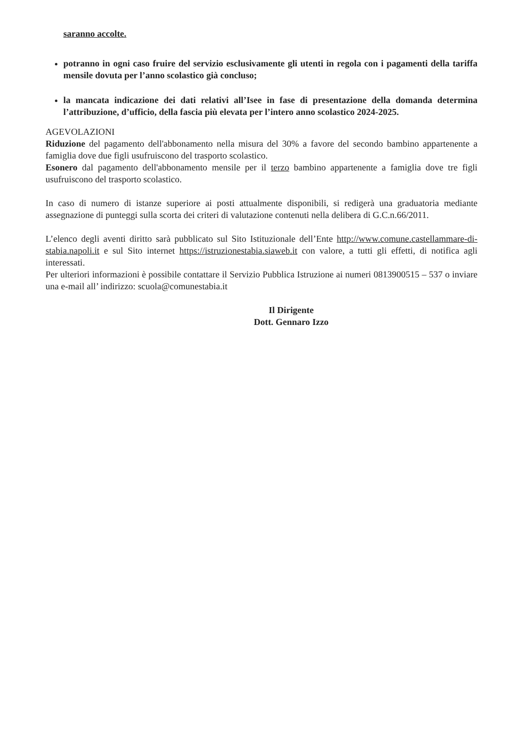saranno accolte.
potranno in ogni caso fruire del servizio esclusivamente gli utenti in regola con i pagamenti della tariffa mensile dovuta per l’anno scolastico già concluso;
la mancata indicazione dei dati relativi all’Isee in fase di presentazione della domanda determina l’attribuzione, d’ufficio, della fascia più elevata per l’intero anno scolastico 2024-2025.
AGEVOLAZIONI
Riduzione del pagamento dell'abbonamento nella misura del 30% a favore del secondo bambino appartenente a famiglia dove due figli usufruiscono del trasporto scolastico.
Esonero dal pagamento dell'abbonamento mensile per il terzo bambino appartenente a famiglia dove tre figli usufruiscono del trasporto scolastico.
In caso di numero di istanze superiore ai posti attualmente disponibili, si redigerà una graduatoria mediante assegnazione di punteggi sulla scorta dei criteri di valutazione contenuti nella delibera di G.C.n.66/2011.
L’elenco degli aventi diritto sarà pubblicato sul Sito Istituzionale dell’Ente http://www.comune.castellammare-di-stabia.napoli.it e sul Sito internet https://istruzionestabia.siaweb.it con valore, a tutti gli effetti, di notifica agli interessati.
Per ulteriori informazioni è possibile contattare il Servizio Pubblica Istruzione ai numeri 0813900515 – 537 o inviare una e-mail all’ indirizzo: scuola@comunestabia.it
Il Dirigente
Dott. Gennaro Izzo